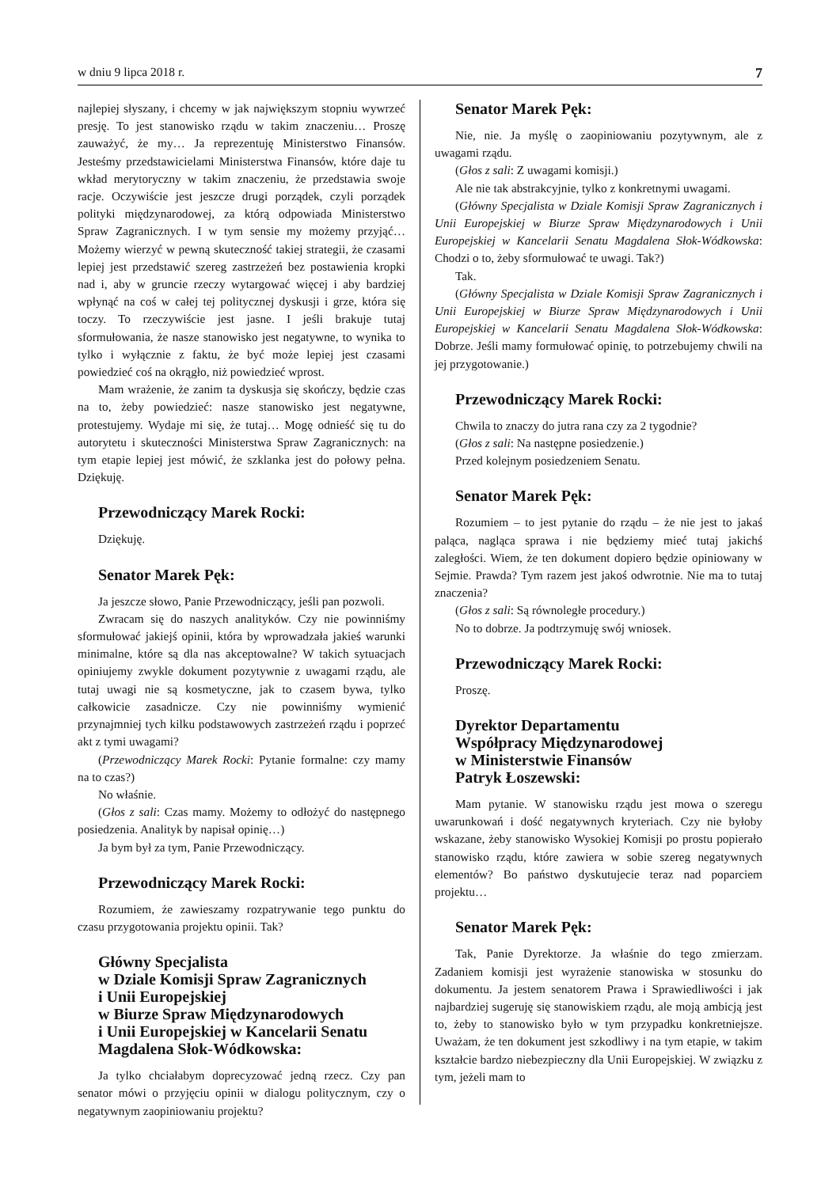w dniu 9 lipca 2018 r. 7
najlepiej słyszany, i chcemy w jak największym stopniu wywrzeć presję. To jest stanowisko rządu w takim znaczeniu… Proszę zauważyć, że my… Ja reprezentuję Ministerstwo Finansów. Jesteśmy przedstawicielami Ministerstwa Finansów, które daje tu wkład merytoryczny w takim znaczeniu, że przedstawia swoje racje. Oczywiście jest jeszcze drugi porządek, czyli porządek polityki międzynarodowej, za którą odpowiada Ministerstwo Spraw Zagranicznych. I w tym sensie my możemy przyjąć… Możemy wierzyć w pewną skuteczność takiej strategii, że czasami lepiej jest przedstawić szereg zastrzeżeń bez postawienia kropki nad i, aby w gruncie rzeczy wytargować więcej i aby bardziej wpłynąć na coś w całej tej politycznej dyskusji i grze, która się toczy. To rzeczywiście jest jasne. I jeśli brakuje tutaj sformułowania, że nasze stanowisko jest negatywne, to wynika to tylko i wyłącznie z faktu, że być może lepiej jest czasami powiedzieć coś na okrągło, niż powiedzieć wprost.
Mam wrażenie, że zanim ta dyskusja się skończy, będzie czas na to, żeby powiedzieć: nasze stanowisko jest negatywne, protestujemy. Wydaje mi się, że tutaj… Mogę odnieść się tu do autorytetu i skuteczności Ministerstwa Spraw Zagranicznych: na tym etapie lepiej jest mówić, że szklanka jest do połowy pełna. Dziękuję.
Przewodniczący Marek Rocki:
Dziękuję.
Senator Marek Pęk:
Ja jeszcze słowo, Panie Przewodniczący, jeśli pan pozwoli.
Zwracam się do naszych analityków. Czy nie powinniśmy sformułować jakiejś opinii, która by wprowadzała jakieś warunki minimalne, które są dla nas akceptowalne? W takich sytuacjach opiniujemy zwykle dokument pozytywnie z uwagami rządu, ale tutaj uwagi nie są kosmetyczne, jak to czasem bywa, tylko całkowicie zasadnicze. Czy nie powinniśmy wymienić przynajmniej tych kilku podstawowych zastrzeżeń rządu i poprzeć akt z tymi uwagami?
(Przewodniczący Marek Rocki: Pytanie formalne: czy mamy na to czas?)
No właśnie.
(Głos z sali: Czas mamy. Możemy to odłożyć do następnego posiedzenia. Analityk by napisał opinię…)
Ja bym był za tym, Panie Przewodniczący.
Przewodniczący Marek Rocki:
Rozumiem, że zawieszamy rozpatrywanie tego punktu do czasu przygotowania projektu opinii. Tak?
Główny Specjalista
w Dziale Komisji Spraw Zagranicznych
i Unii Europejskiej
w Biurze Spraw Międzynarodowych
i Unii Europejskiej w Kancelarii Senatu
Magdalena Słok-Wódkowska:
Ja tylko chciałabym doprecyzować jedną rzecz. Czy pan senator mówi o przyjęciu opinii w dialogu politycznym, czy o negatywnym zaopiniowaniu projektu?
Senator Marek Pęk:
Nie, nie. Ja myślę o zaopiniowaniu pozytywnym, ale z uwagami rządu.
(Głos z sali: Z uwagami komisji.)
Ale nie tak abstrakcyjnie, tylko z konkretnymi uwagami.
(Główny Specjalista w Dziale Komisji Spraw Zagranicznych i Unii Europejskiej w Biurze Spraw Międzynarodowych i Unii Europejskiej w Kancelarii Senatu Magdalena Słok-Wódkowska: Chodzi o to, żeby sformułować te uwagi. Tak?)
Tak.
(Główny Specjalista w Dziale Komisji Spraw Zagranicznych i Unii Europejskiej w Biurze Spraw Międzynarodowych i Unii Europejskiej w Kancelarii Senatu Magdalena Słok-Wódkowska: Dobrze. Jeśli mamy formułować opinię, to potrzebujemy chwili na jej przygotowanie.)
Przewodniczący Marek Rocki:
Chwila to znaczy do jutra rana czy za 2 tygodnie?
(Głos z sali: Na następne posiedzenie.)
Przed kolejnym posiedzeniem Senatu.
Senator Marek Pęk:
Rozumiem – to jest pytanie do rządu – że nie jest to jakaś paląca, nagląca sprawa i nie będziemy mieć tutaj jakichś zaległości. Wiem, że ten dokument dopiero będzie opiniowany w Sejmie. Prawda? Tym razem jest jakoś odwrotnie. Nie ma to tutaj znaczenia?
(Głos z sali: Są równoległe procedury.)
No to dobrze. Ja podtrzymuję swój wniosek.
Przewodniczący Marek Rocki:
Proszę.
Dyrektor Departamentu
Współpracy Międzynarodowej
w Ministerstwie Finansów
Patryk Łoszewski:
Mam pytanie. W stanowisku rządu jest mowa o szeregu uwarunkowań i dość negatywnych kryteriach. Czy nie byłoby wskazane, żeby stanowisko Wysokiej Komisji po prostu popierało stanowisko rządu, które zawiera w sobie szereg negatywnych elementów? Bo państwo dyskutujecie teraz nad poparciem projektu…
Senator Marek Pęk:
Tak, Panie Dyrektorze. Ja właśnie do tego zmierzam. Zadaniem komisji jest wyrażenie stanowiska w stosunku do dokumentu. Ja jestem senatorem Prawa i Sprawiedliwości i jak najbardziej sugeruję się stanowiskiem rządu, ale moją ambicją jest to, żeby to stanowisko było w tym przypadku konkretniejsze. Uważam, że ten dokument jest szkodliwy i na tym etapie, w takim kształcie bardzo niebezpieczny dla Unii Europejskiej. W związku z tym, jeżeli mam to